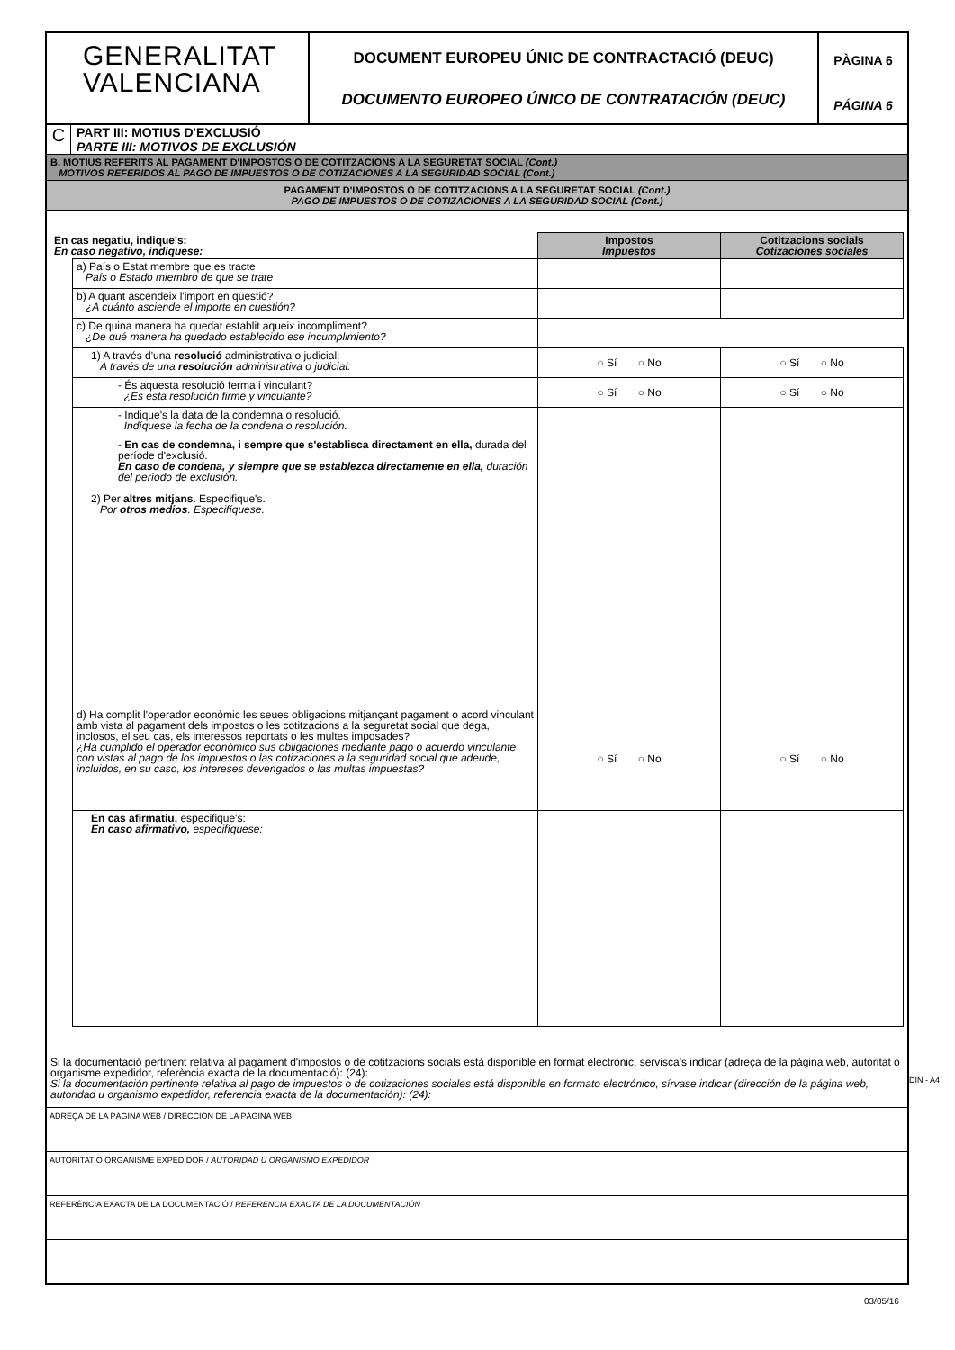GENERALITAT
VALENCIANA
DOCUMENT EUROPEU ÚNIC DE CONTRACTACIÓ (DEUC)
DOCUMENTO EUROPEO ÚNICO DE CONTRATACIÓN (DEUC)
PÀGINA 6
PÁGINA 6
C
PART III: MOTIUS D'EXCLUSIÓ
PARTE III: MOTIVOS DE EXCLUSIÓN
B. MOTIUS REFERITS AL PAGAMENT D'IMPOSTOS O DE COTITZACIONS A LA SEGURETAT SOCIAL (Cont.)
MOTIVOS REFERIDOS AL PAGO DE IMPUESTOS O DE COTIZACIONES A LA SEGURIDAD SOCIAL (Cont.)
PAGAMENT D'IMPOSTOS O DE COTITZACIONS A LA SEGURETAT SOCIAL (Cont.)
PAGO DE IMPUESTOS O DE COTIZACIONES A LA SEGURIDAD SOCIAL (Cont.)
| En cas negatiu, indique's: En caso negativo, indíquese: | | Impostos Impuestos | Cotitzacions socials Cotizaciones sociales |
| | a) País o Estat membre que es tracte País o Estado miembro de que se trate | | |
| | b) A quant ascendeix l'import en qüestió? ¿A cuánto asciende el importe en cuestión? | | |
| | c) De quina manera ha quedat establit aqueix incompliment? ¿De qué manera ha quedado establecido ese incumplimiento? | | |
| | 1) A través d'una resolució administrativa o judicial: A través de una resolución administrativa o judicial: | ○ Sí ○ No | ○ Sí ○ No |
| | - És aquesta resolució ferma i vinculant? ¿Es esta resolución firme y vinculante? | ○ Sí ○ No | ○ Sí ○ No |
| | - Indique's la data de la condemna o resolució. Indíquese la fecha de la condena o resolución. | | |
| | - En cas de condemna, i sempre que s'establisca directament en ella, durada del període d'exclusió. En caso de condena, y siempre que se establezca directamente en ella, duración del período de exclusión. | | |
| | 2) Per altres mitjans . Especifique's. Por otros medios . Especifíquese. | | |
| | d) Ha complit l'operador econòmic les seues obligacions mitjançant pagament o acord vinculant amb vista al pagament dels impostos o les cotitzacions a la seguretat social que dega, inclosos, el seu cas, els interessos reportats o les multes imposades? ¿Ha cumplido el operador económico sus obligaciones mediante pago o acuerdo vinculante con vistas al pago de los impuestos o las cotizaciones a la seguridad social que adeude, incluidos, en su caso, los intereses devengados o las multas impuestas? | ○ Sí ○ No | ○ Sí ○ No |
| | En cas afirmatiu, especifique's: En caso afirmativo, especifíquese: | | |
Si la documentació pertinent relativa al pagament d'impostos o de cotitzacions socials està disponible en format electrònic, servisca's indicar (adreça de la pàgina web, autoritat o organisme expedidor, referència exacta de la documentació): (24):
Si la documentación pertinente relativa al pago de impuestos o de cotizaciones sociales está disponible en formato electrónico, sírvase indicar (dirección de la página web, autoridad u organismo expedidor, referencia exacta de la documentación): (24):
ADREÇA DE LA PÀGINA WEB / DIRECCIÓN DE LA PÀGINA WEB
AUTORITAT O ORGANISME EXPEDIDOR / AUTORIDAD U ORGANISMO EXPEDIDOR
REFERÈNCIA EXACTA DE LA DOCUMENTACIÓ / REFERENCIA EXACTA DE LA DOCUMENTACIÓN
DIN - A4
03/05/16